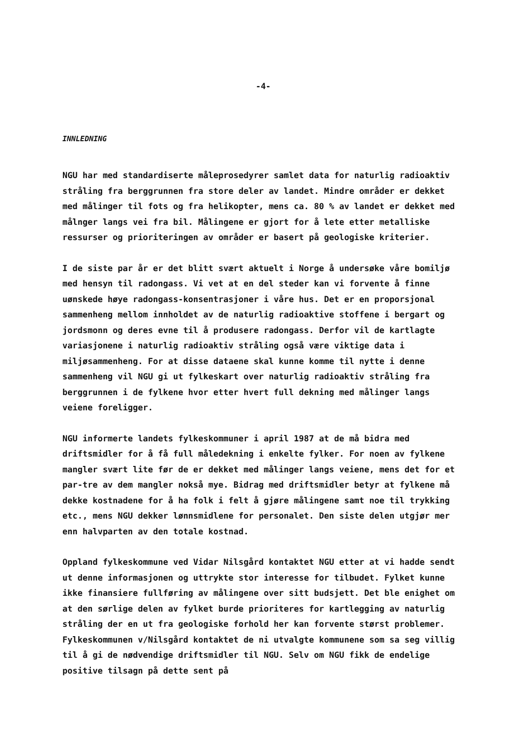-4-
INNLEDNING
NGU har med standardiserte måleprosedyrer samlet data for naturlig radioaktiv stråling fra berggrunnen fra store deler av landet. Mindre områder er dekket med målinger til fots og fra helikopter, mens ca. 80 % av landet er dekket med målnger langs vei fra bil. Målingene er gjort for å lete etter metalliske ressurser og prioriteringen av områder er basert på geologiske kriterier.
I de siste par år er det blitt svært aktuelt i Norge å undersøke våre bomiljø med hensyn til radongass. Vi vet at en del steder kan vi forvente å finne uønskede høye radongass-konsentrasjoner i våre hus. Det er en proporsjonal sammenheng mellom innholdet av de naturlig radioaktive stoffene i bergart og jordsmonn og deres evne til å produsere radongass. Derfor vil de kartlagte variasjonene i naturlig radioaktiv stråling også være viktige data i miljøsammenheng. For at disse dataene skal kunne komme til nytte i denne sammenheng vil NGU gi ut fylkeskart over naturlig radioaktiv stråling fra berggrunnen i de fylkene hvor etter hvert full dekning med målinger langs veiene foreligger.
NGU informerte landets fylkeskommuner i april 1987 at de må bidra med driftsmidler for å få full måledekning i enkelte fylker. For noen av fylkene mangler svært lite før de er dekket med målinger langs veiene, mens det for et par-tre av dem mangler nokså mye. Bidrag med driftsmidler betyr at fylkene må dekke kostnadene for å ha folk i felt å gjøre målingene samt noe til trykking etc., mens NGU dekker lønnsmidlene for personalet. Den siste delen utgjør mer enn halvparten av den totale kostnad.
Oppland fylkeskommune ved Vidar Nilsgård kontaktet NGU etter at vi hadde sendt ut denne informasjonen og uttrykte stor interesse for tilbudet. Fylket kunne ikke finansiere fullføring av målingene over sitt budsjett. Det ble enighet om at den sørlige delen av fylket burde prioriteres for kartlegging av naturlig stråling der en ut fra geologiske forhold her kan forvente størst problemer. Fylkeskommunen v/Nilsgård kontaktet de ni utvalgte kommunene som sa seg villig til å gi de nødvendige driftsmidler til NGU. Selv om NGU fikk de endelige positive tilsagn på dette sent på